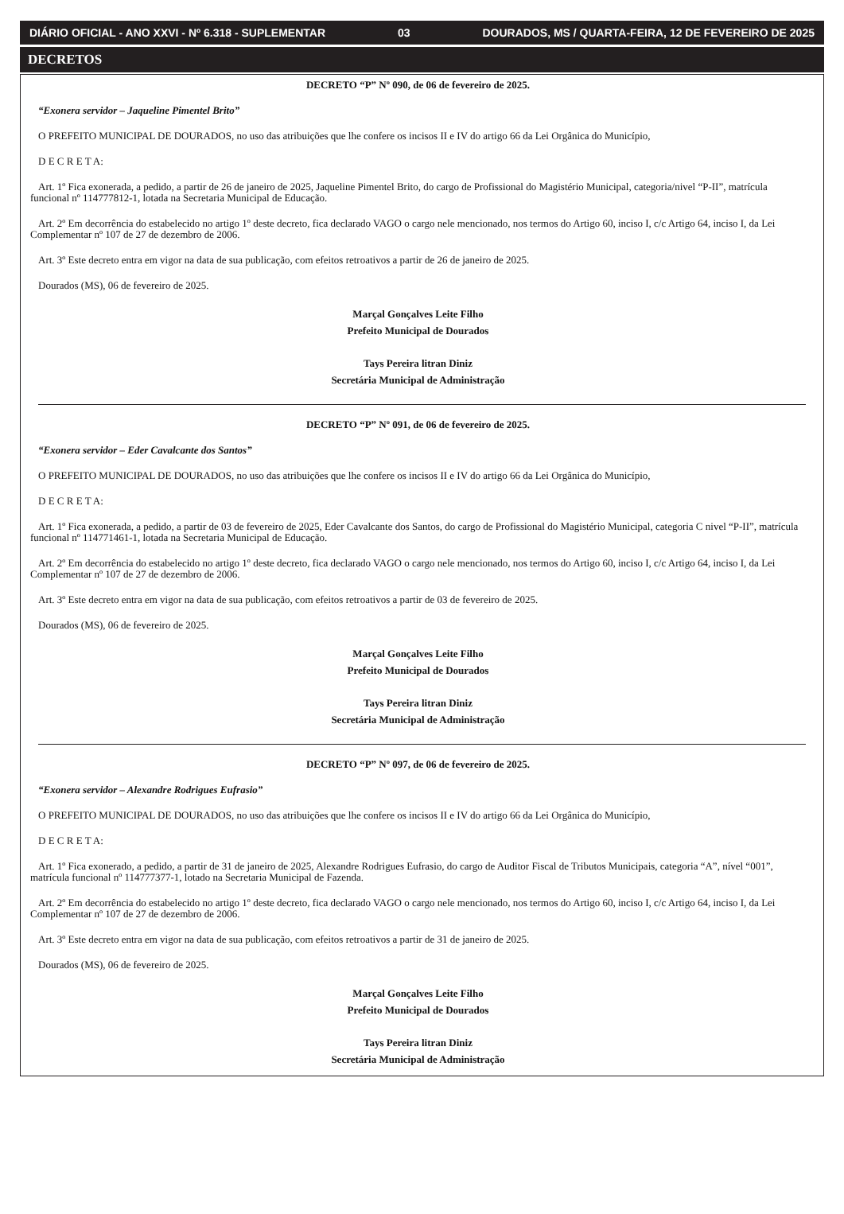DIÁRIO OFICIAL - ANO XXVI - Nº 6.318 - SUPLEMENTAR 03 DOURADOS, MS / QUARTA-FEIRA, 12 DE FEVEREIRO DE 2025
DECRETOS
DECRETO “P” Nº 090, de 06 de fevereiro de 2025.
“Exonera servidor – Jaqueline Pimentel Brito”
O PREFEITO MUNICIPAL DE DOURADOS, no uso das atribuições que lhe confere os incisos II e IV do artigo 66 da Lei Orgânica do Município,
D E C R E T A:
Art. 1º Fica exonerada, a pedido, a partir de 26 de janeiro de 2025, Jaqueline Pimentel Brito, do cargo de Profissional do Magistério Municipal, categoria/nivel “P-II”, matrícula funcional nº 114777812-1, lotada na Secretaria Municipal de Educação.
Art. 2º Em decorrência do estabelecido no artigo 1º deste decreto, fica declarado VAGO o cargo nele mencionado, nos termos do Artigo 60, inciso I, c/c Artigo 64, inciso I, da Lei Complementar nº 107 de 27 de dezembro de 2006.
Art. 3º Este decreto entra em vigor na data de sua publicação, com efeitos retroativos a partir de 26 de janeiro de 2025.
Dourados (MS), 06 de fevereiro de 2025.
Marçal Gonçalves Leite Filho
Prefeito Municipal de Dourados
Tays Pereira litran Diniz
Secretária Municipal de Administração
DECRETO “P” Nº 091, de 06 de fevereiro de 2025.
“Exonera servidor – Eder Cavalcante dos Santos”
O PREFEITO MUNICIPAL DE DOURADOS, no uso das atribuições que lhe confere os incisos II e IV do artigo 66 da Lei Orgânica do Município,
D E C R E T A:
Art. 1º Fica exonerada, a pedido, a partir de 03 de fevereiro de 2025, Eder Cavalcante dos Santos, do cargo de Profissional do Magistério Municipal, categoria C nivel “P-II”, matrícula funcional nº 114771461-1, lotada na Secretaria Municipal de Educação.
Art. 2º Em decorrência do estabelecido no artigo 1º deste decreto, fica declarado VAGO o cargo nele mencionado, nos termos do Artigo 60, inciso I, c/c Artigo 64, inciso I, da Lei Complementar nº 107 de 27 de dezembro de 2006.
Art. 3º Este decreto entra em vigor na data de sua publicação, com efeitos retroativos a partir de 03 de fevereiro de 2025.
Dourados (MS), 06 de fevereiro de 2025.
Marçal Gonçalves Leite Filho
Prefeito Municipal de Dourados
Tays Pereira litran Diniz
Secretária Municipal de Administração
DECRETO “P” Nº 097, de 06 de fevereiro de 2025.
“Exonera servidor – Alexandre Rodrigues Eufrasio”
O PREFEITO MUNICIPAL DE DOURADOS, no uso das atribuições que lhe confere os incisos II e IV do artigo 66 da Lei Orgânica do Município,
D E C R E T A:
Art. 1º Fica exonerado, a pedido, a partir de 31 de janeiro de 2025, Alexandre Rodrigues Eufrasio, do cargo de Auditor Fiscal de Tributos Municipais, categoria “A”, nível “001”, matrícula funcional nº 114777377-1, lotado na Secretaria Municipal de Fazenda.
Art. 2º Em decorrência do estabelecido no artigo 1º deste decreto, fica declarado VAGO o cargo nele mencionado, nos termos do Artigo 60, inciso I, c/c Artigo 64, inciso I, da Lei Complementar nº 107 de 27 de dezembro de 2006.
Art. 3º Este decreto entra em vigor na data de sua publicação, com efeitos retroativos a partir de 31 de janeiro de 2025.
Dourados (MS), 06 de fevereiro de 2025.
Marçal Gonçalves Leite Filho
Prefeito Municipal de Dourados
Tays Pereira litran Diniz
Secretária Municipal de Administração